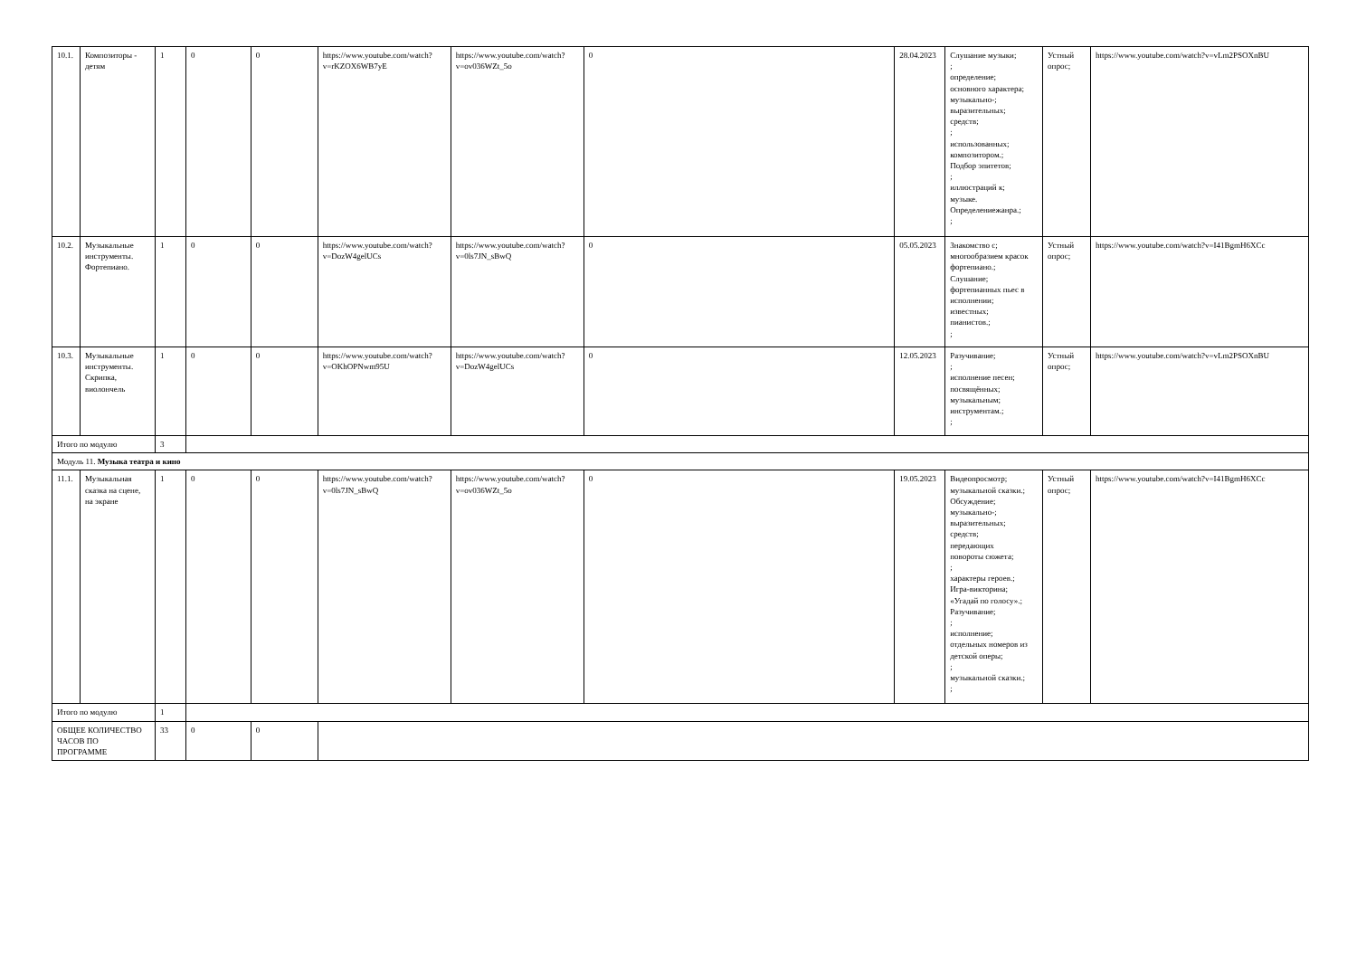| 10.1. | Композиторы - детям | 1 | 0 | 0 | https://www.youtube.com/watch?v=rKZOX6WB7yE | https://www.youtube.com/watch?v=ov036WZt_5o | 0 | 28.04.2023 | Слушание музыки; ; определение; основного характера; музыкально-; выразительных; средств; ; использованных; композитором.; Подбор эпитетов; ; иллюстраций к; музыке. Определениежанра.; ; | Устный опрос; | https://www.youtube.com/watch?v=vLm2PSOXnBU |
| 10.2. | Музыкальные инструменты. Фортепиано. | 1 | 0 | 0 | https://www.youtube.com/watch?v=DozW4gelUCs | https://www.youtube.com/watch?v=0ls7JN_sBwQ | 0 | 05.05.2023 | Знакомство с; многообразием красок фортепиано.; Слушание; фортепианных пьес в исполнении; известных; пианистов.; ; | Устный опрос; | https://www.youtube.com/watch?v=I41BgmH6XCc |
| 10.3. | Музыкальные инструменты. Скрипка, виолончель | 1 | 0 | 0 | https://www.youtube.com/watch?v=OKhOPNwm95U | https://www.youtube.com/watch?v=DozW4gelUCs | 0 | 12.05.2023 | Разучивание; ; исполнение песен; посвящённых; музыкальным; инструментам.; ; | Устный опрос; | https://www.youtube.com/watch?v=vLm2PSOXnBU |
| Итого по модулю | | 3 | | | | | | | | | |
| Модуль 11. Музыка театра и кино | | | | | | | | | | | |
| 11.1. | Музыкальная сказка на сцене, на экране | 1 | 0 | 0 | https://www.youtube.com/watch?v=0ls7JN_sBwQ | https://www.youtube.com/watch?v=ov036WZt_5o | 0 | 19.05.2023 | Видеопросмотр; музыкальной сказки.; Обсуждение; музыкально-; выразительных; средств; передающих повороты сюжета; ; характеры героев.; Игра-викторина; «Угадай по голосу».; Разучивание; ; исполнение; отдельных номеров из детской оперы; ; музыкальной сказки.; ; | Устный опрос; | https://www.youtube.com/watch?v=I41BgmH6XCc |
| Итого по модулю | | 1 | | | | | | | | | |
| ОБЩЕЕ КОЛИЧЕСТВО ЧАСОВ ПО ПРОГРАММЕ | | 33 | 0 | 0 | | | | | | | |